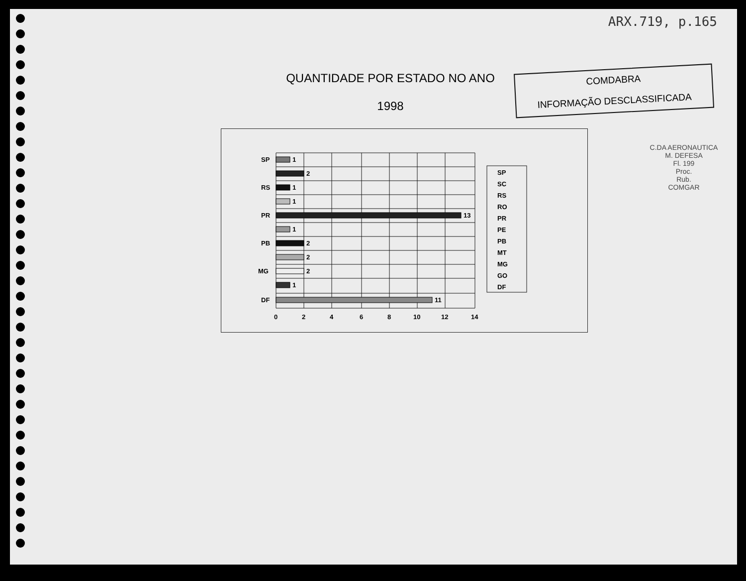ARX.719, p.165
QUANTIDADE POR ESTADO NO ANO
1998
COMDABRA
INFORMAÇÃO DESCLASSIFICADA
SP
RS
PR
PB
MG
DF
1
2
1
1
13
1
2
2
2
1
11
0
2
4
6
8
10
12
14
SP
SC
RS
RO
PR
PE
PB
MT
MG
GO
DF
C.DA AERONAUTICA M. DEFESA
Fl. 199
Proc.
Rub.
COMGAR